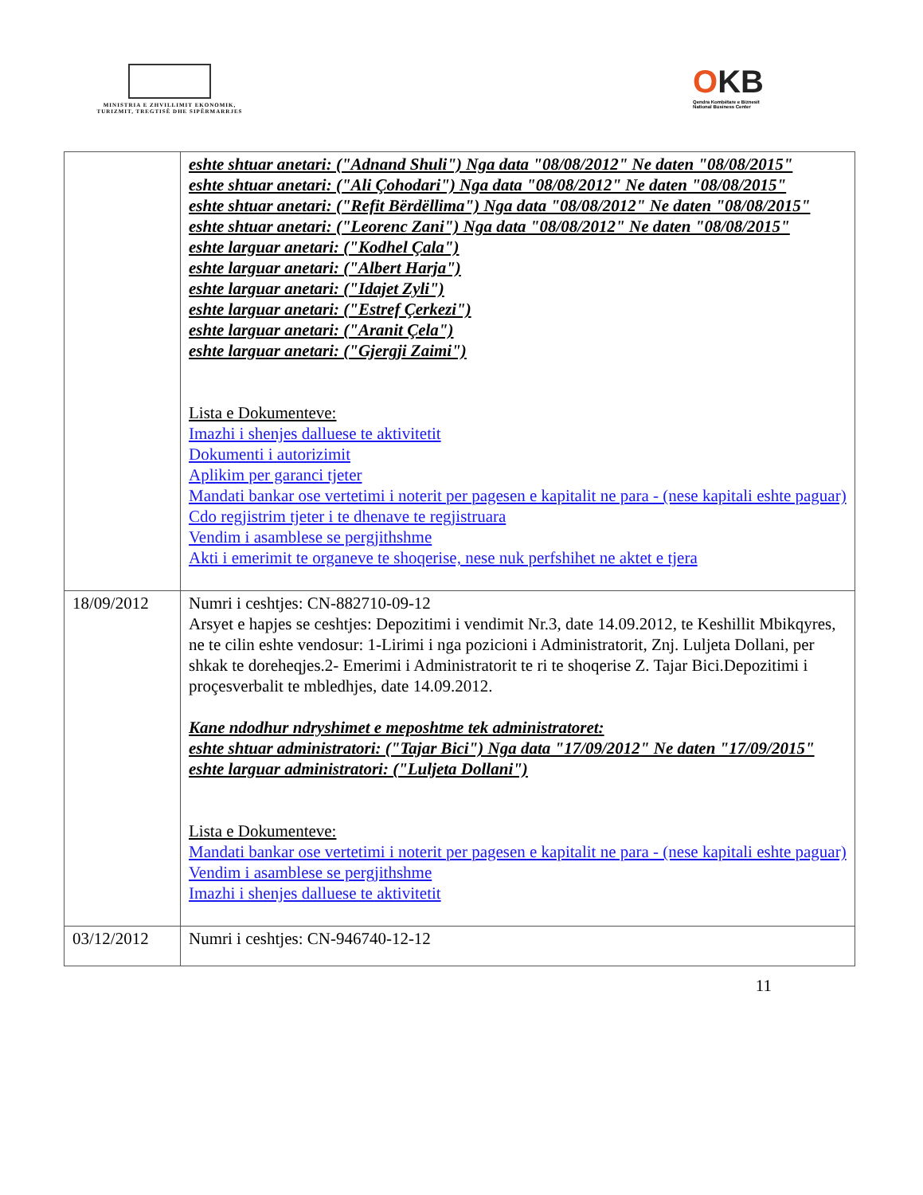MINISTRIA E ZHVILLIMIT EKONOMIK, TURIZMIT, TREGTISË DHE SIPËRMARRJES
OKB
Qendra Kombëtare e Biznesit
National Business Center
| | eshte shtuar anetari: ("Adnand Shuli") Nga data "08/08/2012" Ne daten "08/08/2015" eshte shtuar anetari: ("Ali Çohodari") Nga data "08/08/2012" Ne daten "08/08/2015" eshte shtuar anetari: ("Refit Bërdëllima") Nga data "08/08/2012" Ne daten "08/08/2015" eshte shtuar anetari: ("Leorenc Zani") Nga data "08/08/2012" Ne daten "08/08/2015" eshte larguar anetari: ("Kodhel Çala") eshte larguar anetari: ("Albert Harja") eshte larguar anetari: ("Idajet Zyli") eshte larguar anetari: ("Estref Çerkezi") eshte larguar anetari: ("Aranit Çela") eshte larguar anetari: ("Gjergji Zaimi") Lista e Dokumenteve: Imazhi i shenjes dalluese te aktivitetit Dokumenti i autorizimit Aplikim per garanci tjeter Mandati bankar ose vertetimi i noterit per pagesen e kapitalit ne para - (nese kapitali eshte paguar) Cdo regjistrim tjeter i te dhenave te regjistruara Vendim i asamblese se pergjithshme Akti i emerimit te organeve te shoqerise, nese nuk perfshihet ne aktet e tjera |
| 18/09/2012 | Numri i ceshtjes: CN-882710-09-12 Arsyet e hapjes se ceshtjes: Depozitimi i vendimit Nr.3, date 14.09.2012, te Keshillit Mbikqyres, ne te cilin eshte vendosur: 1-Lirimi i nga pozicioni i Administratorit, Znj. Luljeta Dollani, per shkak te doreheqjes.2- Emerimi i Administratorit te ri te shoqerise Z. Tajar Bici.Depozitimi i proçesverbalit te mbledhjes, date 14.09.2012. Kane ndodhur ndryshimet e meposhtme tek administratoret: eshte shtuar administratori: ("Tajar Bici") Nga data "17/09/2012" Ne daten "17/09/2015" eshte larguar administratori: ("Luljeta Dollani") Lista e Dokumenteve: Mandati bankar ose vertetimi i noterit per pagesen e kapitalit ne para - (nese kapitali eshte paguar) Vendim i asamblese se pergjithshme Imazhi i shenjes dalluese te aktivitetit |
| 03/12/2012 | Numri i ceshtjes: CN-946740-12-12 |
11